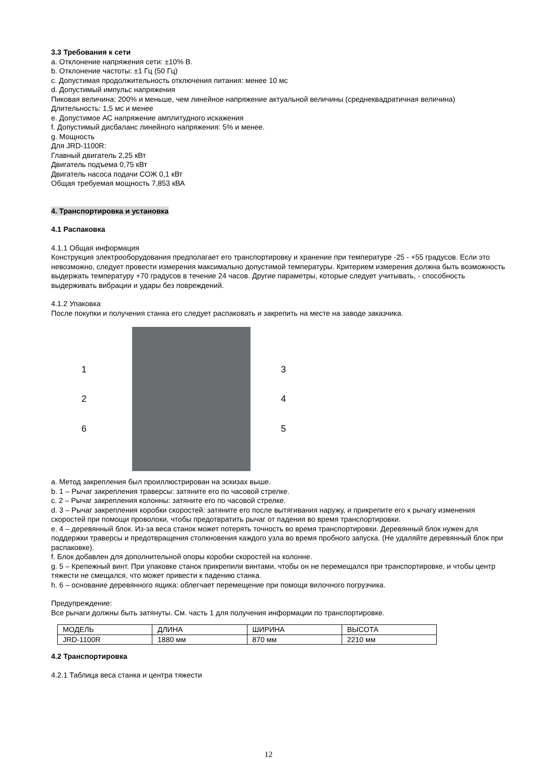3.3 Требования к сети
a. Отклонение напряжения сети: ±10% В.
b. Отклонение частоты: ±1 Гц (50 Гц)
c. Допустимая продолжительность отключения питания: менее 10 мс
d. Допустимый импульс напряжения
Пиковая величина: 200% и меньше, чем линейное напряжение актуальной величины (среднеквадратичная величина)
Длительность: 1,5 мс и менее
e. Допустимое АС напряжение амплитудного искажения
f. Допустимый дисбаланс линейного напряжения: 5% и менее.
g. Мощность
Для JRD-1100R:
Главный двигатель 2,25 кВт
Двигатель подъема 0,75 кВт
Двигатель насоса подачи СОЖ 0,1 кВт
Общая требуемая мощность 7,853 кВА
4. Транспортировка и установка
4.1 Распаковка
4.1.1 Общая информация
Конструкция электрооборудования предполагает его транспортировку и хранение при температуре -25 - +55 градусов. Если это невозможно, следует провести измерения максимально допустимой температуры. Критерием измерения должна быть возможность выдержать температуру +70 градусов в течение 24 часов. Другие параметры, которые следует учитывать, - способность выдерживать вибрации и удары без повреждений.
4.1.2 Упаковка
После покупки и получения станка его следует распаковать и закрепить на месте на заводе заказчика.
1
2
6
3
4
5
a. Метод закрепления был проиллюстрирован на эскизах выше.
b. 1 – Рычаг закрепления траверсы: затяните его по часовой стрелке.
c. 2 – Рычаг закрепления колонны: затяните его по часовой стрелке.
d. 3 – Рычаг закрепления коробки скоростей: затяните его после вытягивания наружу, и прикрепите его к рычагу изменения скоростей при помощи проволоки, чтобы предотвратить рычаг от падения во время транспортировки.
e. 4 – деревянный блок. Из-за веса станок может потерять точность во время транспортировки. Деревянный блок нужен для поддержки траверсы и предотвращения столкновения каждого узла во время пробного запуска. (Не удаляйте деревянный блок при распаковке).
f. Блок добавлен для дополнительной опоры коробки скоростей на колонне.
g. 5 – Крепежный винт. При упаковке станок прикрепили винтами, чтобы он не перемещался при транспортировке, и чтобы центр тяжести не смещался, что может привести к падению станка.
h. 6 – основание деревянного ящика: облегчает перемещение при помощи вилочного погрузчика.
Предупреждение:
Все рычаги должны быть затянуты. См. часть 1 для получения информации по транспортировке.
| МОДЕЛЬ | ДЛИНА | ШИРИНА | ВЫСОТА |
| JRD-1100R | 1880 мм | 870 мм | 2210 мм |
4.2 Транспортировка
4.2.1 Таблица веса станка и центра тяжести
12